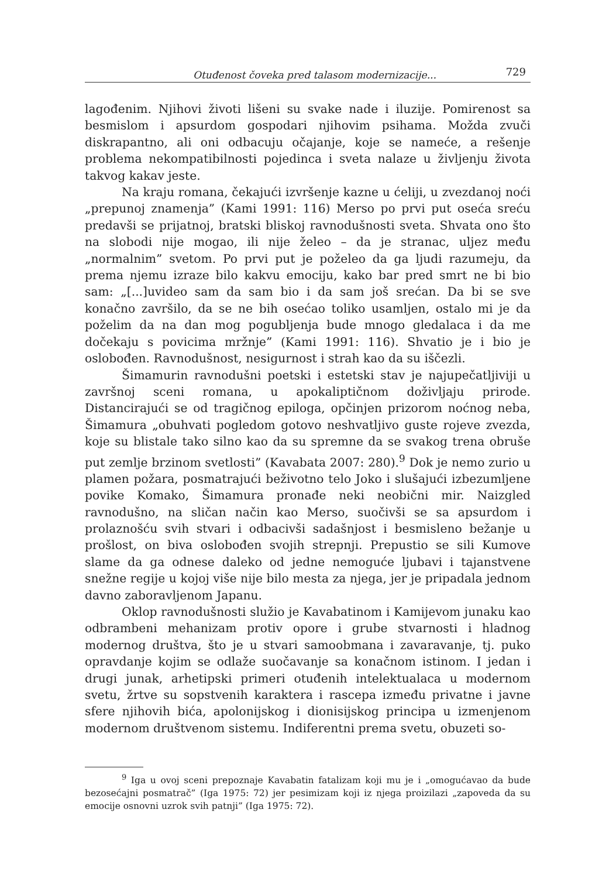Otuđenost čoveka pred talasom modernizacije... 729
lagođenim. Njihovi životi lišeni su svake nade i iluzije. Pomirenost sa besmislom i apsurdom gospodari njihovim psihama. Možda zvuči diskrapantno, ali oni odbacuju očajanje, koje se nameće, a rešenje problema nekompatibilnosti pojedinca i sveta nalaze u življenju života takvog kakav jeste.
Na kraju romana, čekajući izvršenje kazne u ćeliji, u zvezdanoj noći „prepunoj znamenja” (Kami 1991: 116) Merso po prvi put oseća sreću predavši se prijatnoj, bratski bliskoj ravnodušnosti sveta. Shvata ono što na slobodi nije mogao, ili nije želeo – da je stranac, uljez među „normalnim” svetom. Po prvi put je poželeo da ga ljudi razumeju, da prema njemu izraze bilo kakvu emociju, kako bar pred smrt ne bi bio sam: „[...]uvideo sam da sam bio i da sam još srećan. Da bi se sve konačno završilo, da se ne bih osećao toliko usamljen, ostalo mi je da poželim da na dan mog pogubljenja bude mnogo gledalaca i da me dočekaju s povicima mržnje” (Kami 1991: 116). Shvatio je i bio je oslobođen. Ravnodušnost, nesigurnost i strah kao da su iščezli.
Šimamurin ravnodušni poetski i estetski stav je najupečatljiviji u završnoj sceni romana, u apokaliptičnom doživljaju prirode. Distancirajući se od tragičnog epiloga, opčinjen prizorom noćnog neba, Šimamura „obuhvati pogledom gotovo neshvatljivo guste rojeve zvezda, koje su blistale tako silno kao da su spremne da se svakog trena obruše put zemlje brzinom svetlosti” (Kavabata 2007: 280).<sup>9</sup> Dok je nemo zurio u plamen požara, posmatrajući beživotno telo Joko i slušajući izbezumljene povike Komako, Šimamura pronađe neki neobični mir. Naizgled ravnodušno, na sličan način kao Merso, suočivši se sa apsurdom i prolaznošću svih stvari i odbacivši sadašnjost i besmisleno bežanje u prošlost, on biva oslobođen svojih strepnji. Prepustio se sili Kumove slame da ga odnese daleko od jedne nemoguće ljubavi i tajanstvene snežne regije u kojoj više nije bilo mesta za njega, jer je pripadala jednom davno zaboravljenom Japanu.
Oklop ravnodušnosti služio je Kavabatinom i Kamijevom junaku kao odbrambeni mehanizam protiv opore i grube stvarnosti i hladnog modernog društva, što je u stvari samoobmana i zavaravanje, tj. puko opravdanje kojim se odlaže suočavanje sa konačnom istinom. I jedan i drugi junak, arhetipski primeri otuđenih intelektualaca u modernom svetu, žrtve su sopstvenih karaktera i rascepa između privatne i javne sfere njihovih bića, apolonijskog i dionisijskog principa u izmenjenom modernom društvenom sistemu. Indiferentni prema svetu, obuzeti so-
<sup>9</sup> Iga u ovoj sceni prepoznaje Kavabatin fatalizam koji mu je i „omogućavao da bude bezosećajni posmatrač” (Iga 1975: 72) jer pesimizam koji iz njega proizilazi „zapoveda da su emocije osnovni uzrok svih patnji” (Iga 1975: 72).